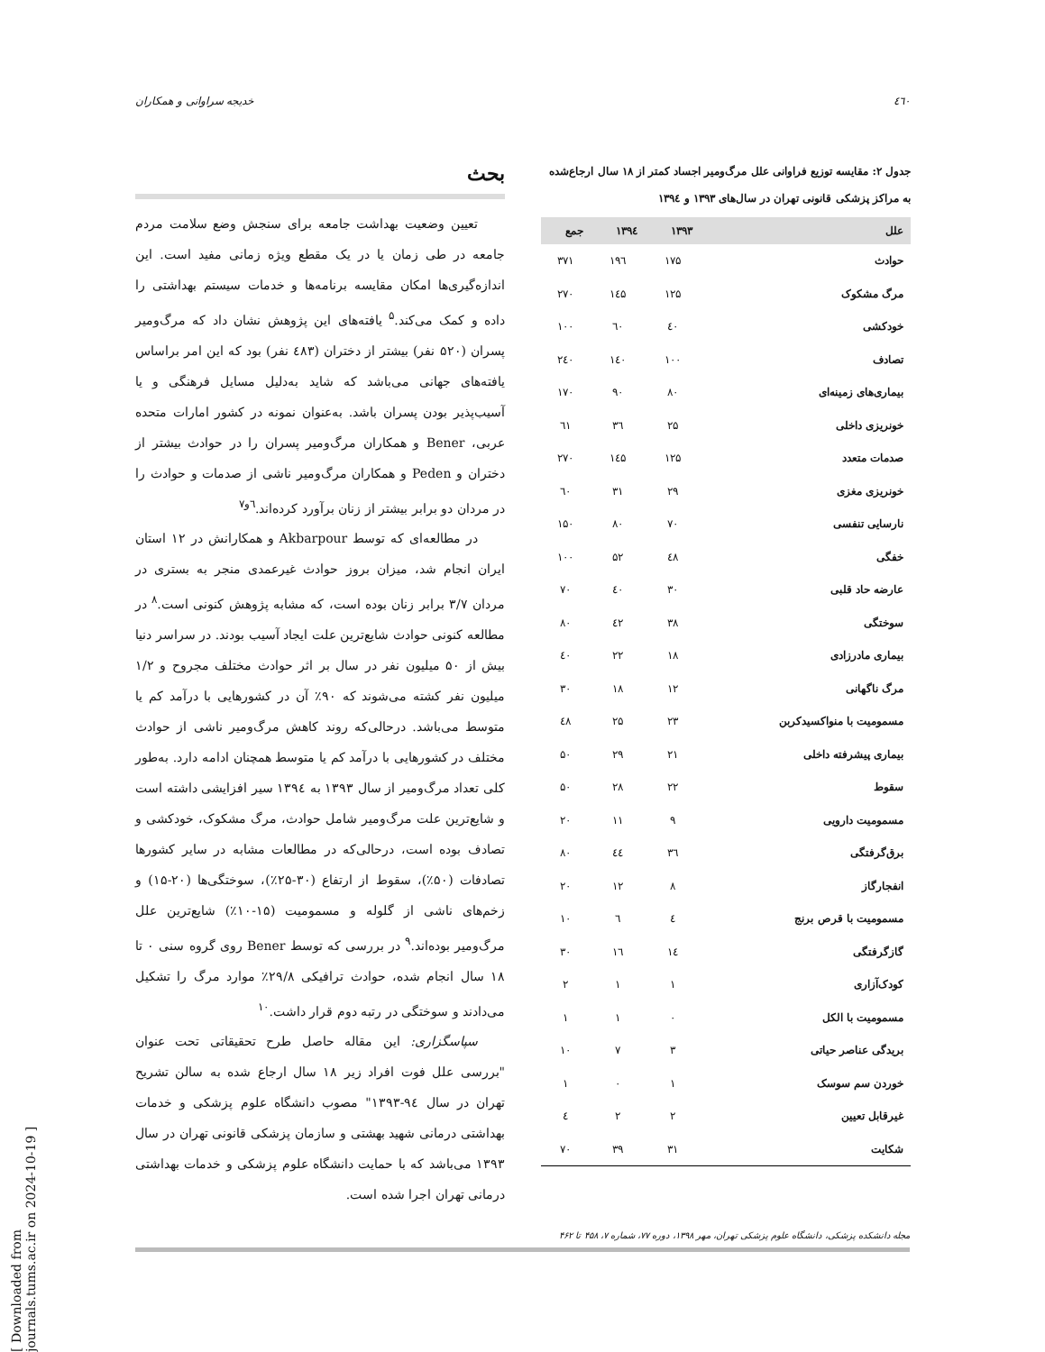٤٦٠ خدیجه سراوانی و همکاران
جدول ۲: مقایسه توزیع فراوانی علل مرگ‌ومیر اجساد کمتر از ۱۸ سال ارجاع‌شده به مراکز پزشکی قانونی تهران در سال‌های ۱۳۹۳ و ۱۳۹٤
| علل | ۱۳۹۳ | ۱۳۹٤ | جمع |
| --- | --- | --- | --- |
| حوادث | ۱۷۵ | ۱۹٦ | ۳۷۱ |
| مرگ مشکوک | ۱۲۵ | ۱٤۵ | ۲۷۰ |
| خودکشی | ٤۰ | ٦۰ | ۱۰۰ |
| تصادف | ۱۰۰ | ۱٤۰ | ۲٤۰ |
| بیماری‌های زمینه‌ای | ۸۰ | ۹۰ | ۱۷۰ |
| خونریزی داخلی | ۲۵ | ۳٦ | ٦۱ |
| صدمات متعدد | ۱۲۵ | ۱٤۵ | ۲۷۰ |
| خونریزی مغزی | ۲۹ | ۳۱ | ٦۰ |
| نارسایی تنفسی | ۷۰ | ۸۰ | ۱۵۰ |
| خفگی | ٤۸ | ۵۲ | ۱۰۰ |
| عارضه حاد قلبی | ۳۰ | ٤۰ | ۷۰ |
| سوختگی | ۳۸ | ٤۲ | ۸۰ |
| بیماری مادرزادی | ۱۸ | ۲۲ | ٤۰ |
| مرگ ناگهانی | ۱۲ | ۱۸ | ۳۰ |
| مسمومیت با منواکسیدکربن | ۲۳ | ۲۵ | ٤۸ |
| بیماری پیشرفته داخلی | ۲۱ | ۲۹ | ۵۰ |
| سقوط | ۲۲ | ۲۸ | ۵۰ |
| مسمومیت دارویی | ۹ | ۱۱ | ۲۰ |
| برق‌گرفتگی | ۳٦ | ٤٤ | ۸۰ |
| انفجارگاز | ۸ | ۱۲ | ۲۰ |
| مسمومیت با قرص برنج | ٤ | ٦ | ۱۰ |
| گازگرفتگی | ۱٤ | ۱٦ | ۳۰ |
| کودک‌آزاری | ۱ | ۱ | ۲ |
| مسمومیت با الکل | ۰ | ۱ | ۱ |
| بریدگی عناصر حیاتی | ۳ | ۷ | ۱۰ |
| خوردن سم سوسک | ۱ | ۰ | ۱ |
| غیرقابل تعیین | ۲ | ۲ | ٤ |
| شکایت | ۳۱ | ۳۹ | ۷۰ |
بحث
تعیین وضعیت بهداشت جامعه برای سنجش وضع سلامت مردم جامعه در طی زمان یا در یک مقطع ویژه زمانی مفید است. این اندازه‌گیری‌ها امکان مقایسه برنامه‌ها و خدمات سیستم بهداشتی را داده و کمک می‌کند.<sup>۵</sup> یافته‌های این پژوهش نشان داد که مرگ‌ومیر پسران (۵۲۰ نفر) بیشتر از دختران (٤۸۳ نفر) بود که این امر براساس یافته‌های جهانی می‌باشد که شاید به‌دلیل مسایل فرهنگی و یا آسیب‌پذیر بودن پسران باشد. به‌عنوان نمونه در کشور امارات متحده عربی، Bener و همکاران مرگ‌ومیر پسران را در حوادث بیشتر از دختران و Peden و همکاران مرگ‌ومیر ناشی از صدمات و حوادث را در مردان دو برابر بیشتر از زنان برآورد کرده‌اند.<sup>٦و۷</sup>
در مطالعه‌ای که توسط Akbarpour و همکارانش در ۱۲ استان ایران انجام شد، میزان بروز حوادث غیرعمدی منجر به بستری در مردان ۳/۷ برابر زنان بوده است، که مشابه پژوهش کنونی است.<sup>۸</sup> در مطالعه کنونی حوادث شایع‌ترین علت ایجاد آسیب بودند. در سراسر دنیا بیش از ۵۰ میلیون نفر در سال بر اثر حوادث مختلف مجروح و ۱/۲ میلیون نفر کشته می‌شوند که ۹۰٪ آن در کشورهایی با درآمد کم یا متوسط می‌باشد. درحالی‌که روند کاهش مرگ‌ومیر ناشی از حوادث مختلف در کشورهایی با درآمد کم یا متوسط همچنان ادامه دارد. به‌طور کلی تعداد مرگ‌ومیر از سال ۱۳۹۳ به ۱۳۹٤ سیر افزایشی داشته است و شایع‌ترین علت مرگ‌ومیر شامل حوادث، مرگ مشکوک، خودکشی و تصادف بوده است، درحالی‌که در مطالعات مشابه در سایر کشورها تصادفات (۵۰٪)، سقوط از ارتفاع (۳۰-۲۵٪)، سوختگی‌ها (۲۰-۱۵) و زخم‌های ناشی از گلوله و مسمومیت (۱۵-۱۰٪) شایع‌ترین علل مرگ‌ومیر بوده‌اند.<sup>۹</sup> در بررسی که توسط Bener روی گروه سنی ۰ تا ۱۸ سال انجام شده، حوادث ترافیکی ۲۹/۸٪ موارد مرگ را تشکیل می‌دادند و سوختگی در رتبه دوم قرار داشت.<sup>۱۰</sup>
سپاسگزاری: این مقاله حاصل طرح تحقیقاتی تحت عنوان "بررسی علل فوت افراد زیر ۱۸ سال ارجاع شده به سالن تشریح تهران در سال ۹٤-۱۳۹۳" مصوب دانشگاه علوم پزشکی و خدمات بهداشتی درمانی شهید بهشتی و سازمان پزشکی قانونی تهران در سال ۱۳۹۳ می‌باشد که با حمایت دانشگاه علوم پزشکی و خدمات بهداشتی درمانی تهران اجرا شده است.
مجله دانشکده پزشکی، دانشگاه علوم پزشکی تهران، مهر ۱۳۹۸، دوره ۷۷، شماره ۷، ۴۵۸ تا ۴۶۲
[ Downloaded from journals.tums.ac.ir on 2024-10-19 ]